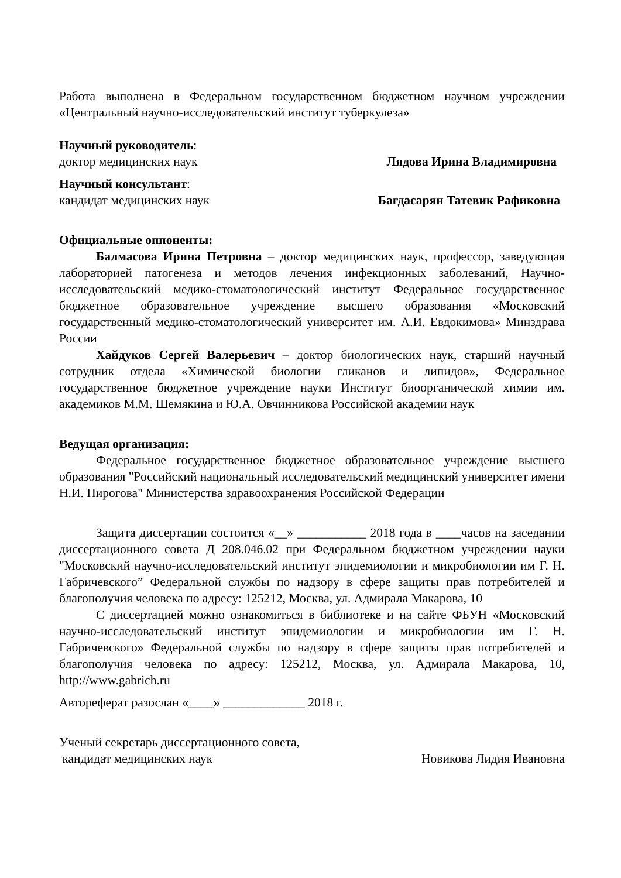Работа выполнена в Федеральном государственном бюджетном научном учреждении «Центральный научно-исследовательский институт туберкулеза»
Научный руководитель:
доктор медицинских наук Лядова Ирина Владимировна
Научный консультант:
кандидат медицинских наук Багдасарян Татевик Рафиковна
Официальные оппоненты:
Балмасова Ирина Петровна – доктор медицинских наук, профессор, заведующая лабораторией патогенеза и методов лечения инфекционных заболеваний, Научно-исследовательский медико-стоматологический институт Федеральное государственное бюджетное образовательное учреждение высшего образования «Московский государственный медико-стоматологический университет им. А.И. Евдокимова» Минздрава России
Хайдуков Сергей Валерьевич – доктор биологических наук, старший научный сотрудник отдела «Химической биологии гликанов и липидов», Федеральное государственное бюджетное учреждение науки Институт биоорганической химии им. академиков М.М. Шемякина и Ю.А. Овчинникова Российской академии наук
Ведущая организация:
Федеральное государственное бюджетное образовательное учреждение высшего образования "Российский национальный исследовательский медицинский университет имени Н.И. Пирогова" Министерства здравоохранения Российской Федерации
Защита диссертации состоится «__» ___________ 2018 года в ____часов на заседании диссертационного совета Д 208.046.02 при Федеральном бюджетном учреждении науки "Московский научно-исследовательский институт эпидемиологии и микробиологии им Г. Н. Габричевского” Федеральной службы по надзору в сфере защиты прав потребителей и благополучия человека по адресу: 125212, Москва, ул. Адмирала Макарова, 10
С диссертацией можно ознакомиться в библиотеке и на сайте ФБУН «Московский научно-исследовательский институт эпидемиологии и микробиологии им Г. Н. Габричевского» Федеральной службы по надзору в сфере защиты прав потребителей и благополучия человека по адресу: 125212, Москва, ул. Адмирала Макарова, 10, http://www.gabrich.ru
Автореферат разослан «____» _____________ 2018 г.
Ученый секретарь диссертационного совета,
кандидат медицинских наук Новикова Лидия Ивановна